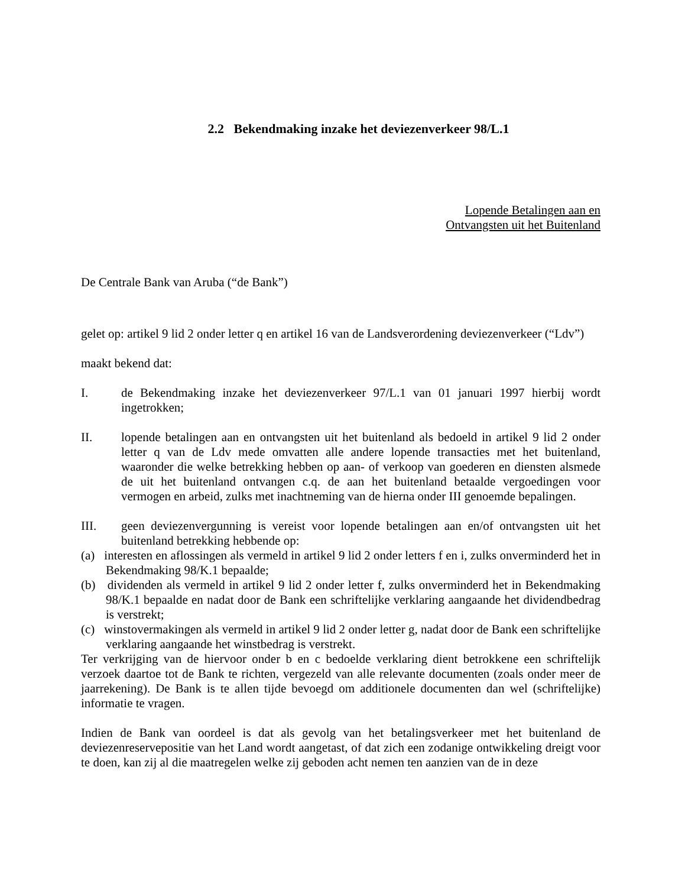2.2 Bekendmaking inzake het deviezenverkeer 98/L.1
Lopende Betalingen aan en
Ontvangsten uit het Buitenland
De Centrale Bank van Aruba (“de Bank”)
gelet op: artikel 9 lid 2 onder letter q en artikel 16 van de Landsverordening deviezenverkeer (“Ldv”)
maakt bekend dat:
I. de Bekendmaking inzake het deviezenverkeer 97/L.1 van 01 januari 1997 hierbij wordt ingetrokken;
II. lopende betalingen aan en ontvangsten uit het buitenland als bedoeld in artikel 9 lid 2 onder letter q van de Ldv mede omvatten alle andere lopende transacties met het buitenland, waaronder die welke betrekking hebben op aan- of verkoop van goederen en diensten alsmede de uit het buitenland ontvangen c.q. de aan het buitenland betaalde vergoedingen voor vermogen en arbeid, zulks met inachtneming van de hierna onder III genoemde bepalingen.
III. geen deviezenvergunning is vereist voor lopende betalingen aan en/of ontvangsten uit het buitenland betrekking hebbende op:
(a) interesten en aflossingen als vermeld in artikel 9 lid 2 onder letters f en i, zulks onverminderd het in Bekendmaking 98/K.1 bepaalde;
(b) dividenden als vermeld in artikel 9 lid 2 onder letter f, zulks onverminderd het in Bekendmaking 98/K.1 bepaalde en nadat door de Bank een schriftelijke verklaring aangaande het dividendbedrag is verstrekt;
(c) winstovermakingen als vermeld in artikel 9 lid 2 onder letter g, nadat door de Bank een schriftelijke verklaring aangaande het winstbedrag is verstrekt.
Ter verkrijging van de hiervoor onder b en c bedoelde verklaring dient betrokkene een schriftelijk verzoek daartoe tot de Bank te richten, vergezeld van alle relevante documenten (zoals onder meer de jaarrekening). De Bank is te allen tijde bevoegd om additionele documenten dan wel (schriftelijke) informatie te vragen.
Indien de Bank van oordeel is dat als gevolg van het betalingsverkeer met het buitenland de deviezenreservepositie van het Land wordt aangetast, of dat zich een zodanige ontwikkeling dreigt voor te doen, kan zij al die maatregelen welke zij geboden acht nemen ten aanzien van de in deze